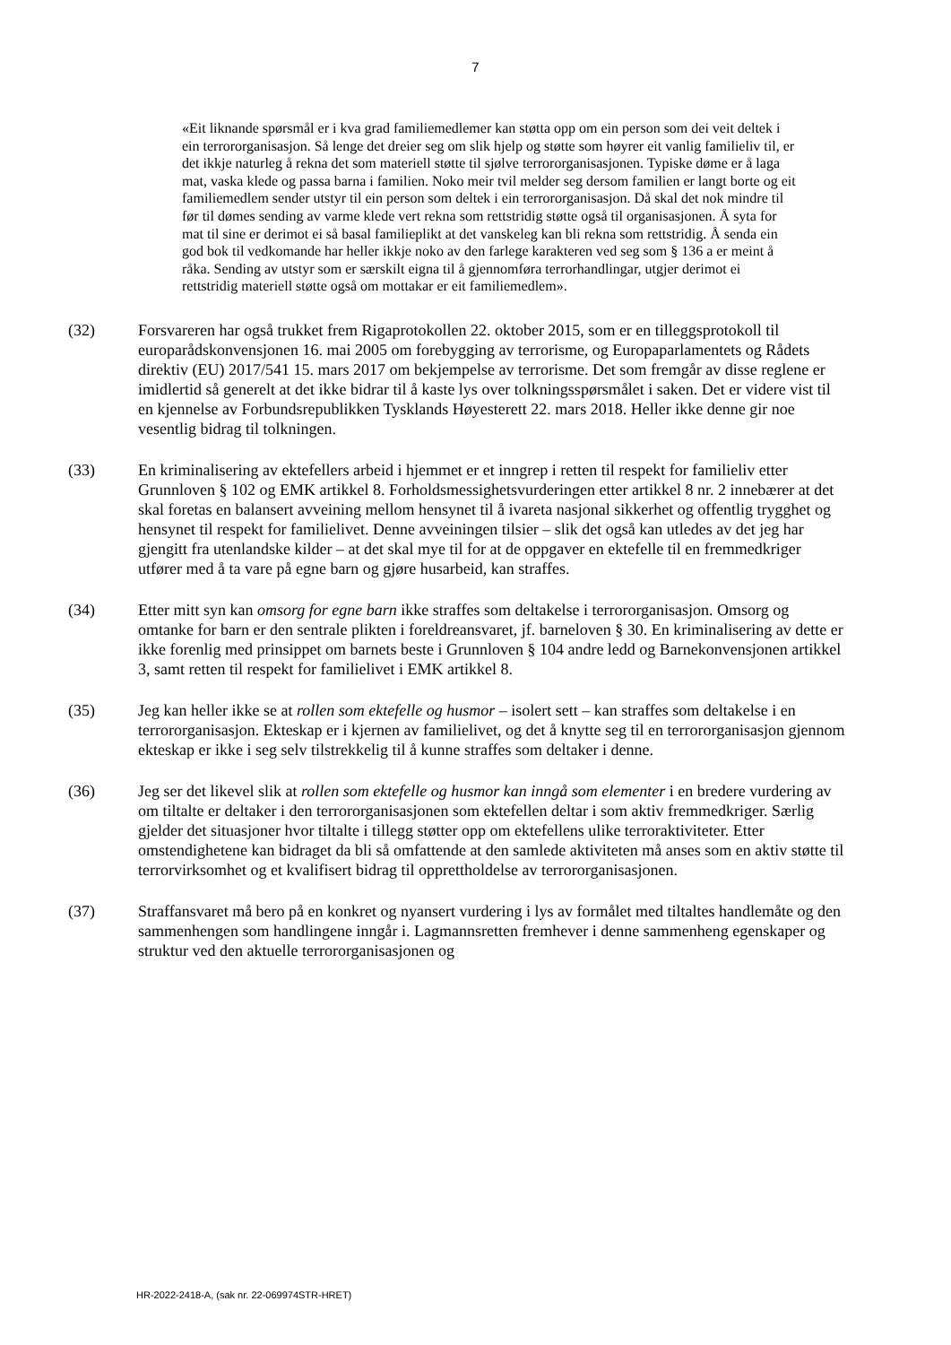7
«Eit liknande spørsmål er i kva grad familiemedlemer kan støtta opp om ein person som dei veit deltek i ein terrororganisasjon. Så lenge det dreier seg om slik hjelp og støtte som høyrer eit vanlig familieliv til, er det ikkje naturleg å rekna det som materiell støtte til sjølve terrororganisasjonen. Typiske døme er å laga mat, vaska klede og passa barna i familien. Noko meir tvil melder seg dersom familien er langt borte og eit familiemedlem sender utstyr til ein person som deltek i ein terrororganisasjon. Då skal det nok mindre til før til dømes sending av varme klede vert rekna som rettstridig støtte også til organisasjonen. Å syta for mat til sine er derimot ei så basal familieplikt at det vanskeleg kan bli rekna som rettstridig. Å senda ein god bok til vedkomande har heller ikkje noko av den farlege karakteren ved seg som § 136 a er meint å råka. Sending av utstyr som er særskilt eigna til å gjennomføra terrorhandlingar, utgjer derimot ei rettstridig materiell støtte også om mottakar er eit familiemedlem».
(32) Forsvareren har også trukket frem Rigaprotokollen 22. oktober 2015, som er en tilleggsprotokoll til europarådskonvensjonen 16. mai 2005 om forebygging av terrorisme, og Europaparlamentets og Rådets direktiv (EU) 2017/541 15. mars 2017 om bekjempelse av terrorisme. Det som fremgår av disse reglene er imidlertid så generelt at det ikke bidrar til å kaste lys over tolkningsspørsmålet i saken. Det er videre vist til en kjennelse av Forbundsrepublikken Tysklands Høyesterett 22. mars 2018. Heller ikke denne gir noe vesentlig bidrag til tolkningen.
(33) En kriminalisering av ektefellers arbeid i hjemmet er et inngrep i retten til respekt for familieliv etter Grunnloven § 102 og EMK artikkel 8. Forholdsmessighetsvurderingen etter artikkel 8 nr. 2 innebærer at det skal foretas en balansert avveining mellom hensynet til å ivareta nasjonal sikkerhet og offentlig trygghet og hensynet til respekt for familielivet. Denne avveiningen tilsier – slik det også kan utledes av det jeg har gjengitt fra utenlandske kilder – at det skal mye til for at de oppgaver en ektefelle til en fremmedkriger utfører med å ta vare på egne barn og gjøre husarbeid, kan straffes.
(34) Etter mitt syn kan omsorg for egne barn ikke straffes som deltakelse i terrororganisasjon. Omsorg og omtanke for barn er den sentrale plikten i foreldreansvaret, jf. barneloven § 30. En kriminalisering av dette er ikke forenlig med prinsippet om barnets beste i Grunnloven § 104 andre ledd og Barnekonvensjonen artikkel 3, samt retten til respekt for familielivet i EMK artikkel 8.
(35) Jeg kan heller ikke se at rollen som ektefelle og husmor – isolert sett – kan straffes som deltakelse i en terrororganisasjon. Ekteskap er i kjernen av familielivet, og det å knytte seg til en terrororganisasjon gjennom ekteskap er ikke i seg selv tilstrekkelig til å kunne straffes som deltaker i denne.
(36) Jeg ser det likevel slik at rollen som ektefelle og husmor kan inngå som elementer i en bredere vurdering av om tiltalte er deltaker i den terrororganisasjonen som ektefellen deltar i som aktiv fremmedkriger. Særlig gjelder det situasjoner hvor tiltalte i tillegg støtter opp om ektefellens ulike terroraktiviteter. Etter omstendighetene kan bidraget da bli så omfattende at den samlede aktiviteten må anses som en aktiv støtte til terrorvirksomhet og et kvalifisert bidrag til opprettholdelse av terrororganisasjonen.
(37) Straffansvaret må bero på en konkret og nyansert vurdering i lys av formålet med tiltaltes handlemåte og den sammenhengen som handlingene inngår i. Lagmannsretten fremhever i denne sammenheng egenskaper og struktur ved den aktuelle terrororganisasjonen og
HR-2022-2418-A, (sak nr. 22-069974STR-HRET)